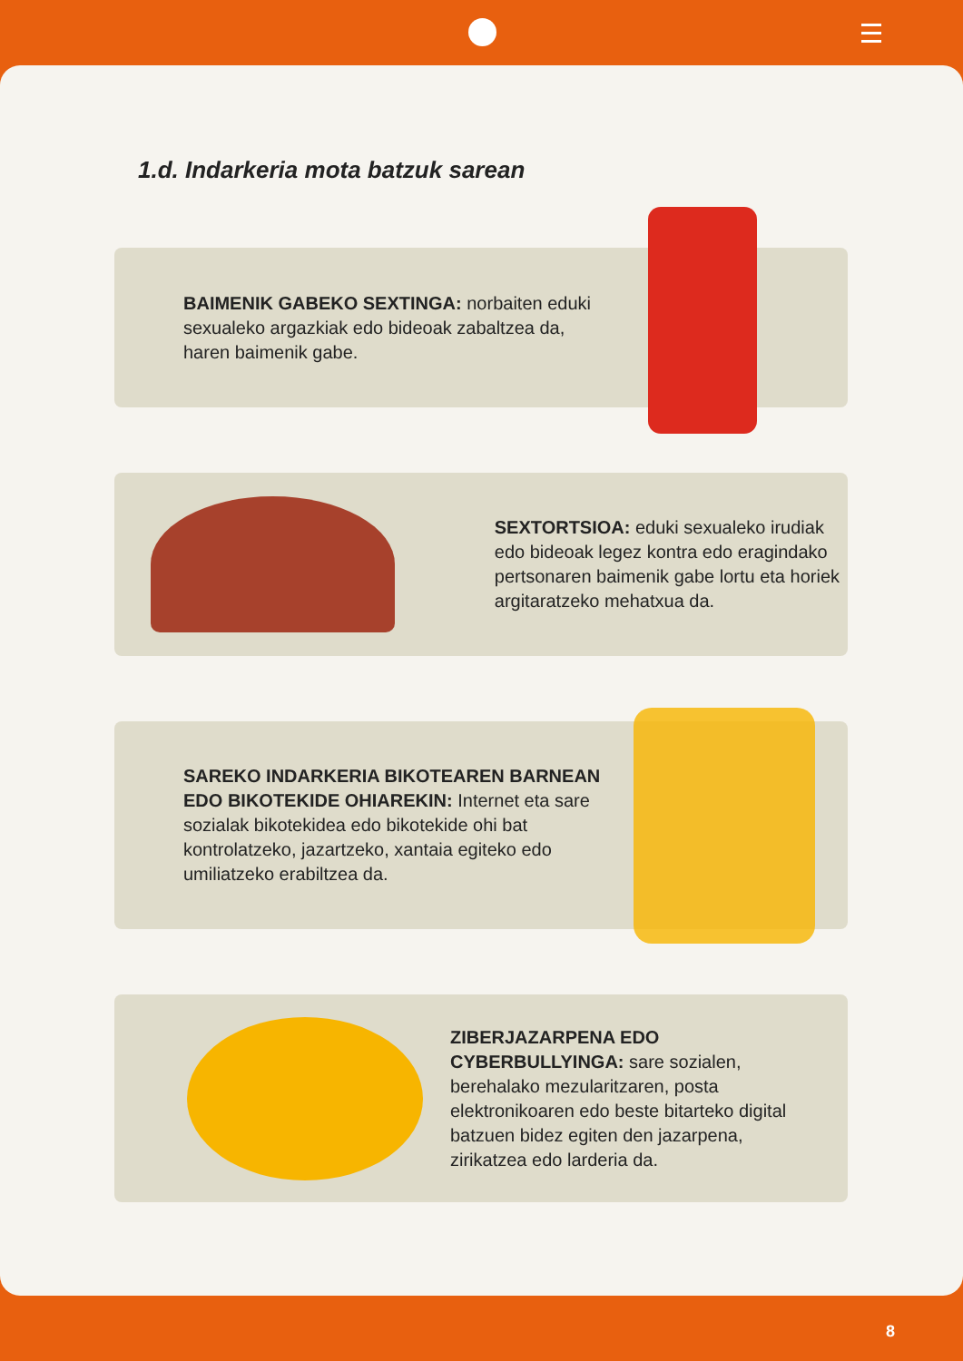1.d. Indarkeria mota batzuk sarean
BAIMENIK GABEKO SEXTINGA: norbaiten eduki sexualeko argazkiak edo bideoak zabaltzea da, haren baimenik gabe.
SEXTORTSIOA: eduki sexualeko irudiak edo bideoak legez kontra edo eragindako pertsonaren baimenik gabe lortu eta horiek argitaratzeko mehatxua da.
SAREKO INDARKERIA BIKOTEAREN BARNEAN EDO BIKOTEKIDE OHIAREKIN: Internet eta sare sozialak bikotekidea edo bikotekide ohi bat kontrolatzeko, jazartzeko, xantaia egiteko edo umiliatzeko erabiltzea da.
ZIBERJAZARPENA EDO CYBERBULLYINGA: sare sozialen, berehalako mezularitzaren, posta elektronikoaren edo beste bitarteko digital batzuen bidez egiten den jazarpena, zirikatzea edo larderia da.
8